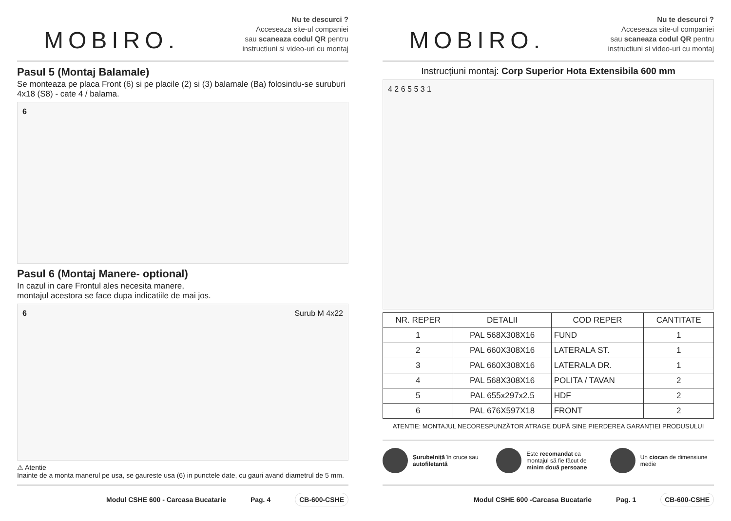MOBIRO.
Nu te descurci ?
Acceseaza site-ul companiei
sau scaneaza codul QR pentru
instructiuni si video-uri cu montaj
Pasul 5 (Montaj Balamale)
Se monteaza pe placa Front (6) si pe placile (2) si (3) balamale (Ba) folosindu-se suruburi 4x18 (S8) - cate 4 / balama.
6
Pasul 6 (Montaj Manere- optional)
In cazul in care Frontul ales necesita manere,
montajul acestora se face dupa indicatiile de mai jos.
6 Surub M 4x22
⚠ Atentie
Inainte de a monta manerul pe usa, se gaureste usa (6) in punctele date, cu gauri avand diametrul de 5 mm.
Modul CSHE 600 - Carcasa Bucatarie Pag. 4 CB-600-CSHE
MOBIRO.
Nu te descurci ?
Acceseaza site-ul companiei
sau scaneaza codul QR pentru
instructiuni si video-uri cu montaj
Instrucțiuni montaj: Corp Superior Hota Extensibila 600 mm
4 2 6 5 5 3 1
| NR. REPER | DETALII | COD REPER | CANTITATE |
| --- | --- | --- | --- |
| 1 | PAL 568X308X16 | FUND | 1 |
| 2 | PAL 660X308X16 | LATERALA ST. | 1 |
| 3 | PAL 660X308X16 | LATERALA DR. | 1 |
| 4 | PAL 568X308X16 | POLITA / TAVAN | 2 |
| 5 | PAL 655x297x2.5 | HDF | 2 |
| 6 | PAL 676X597X18 | FRONT | 2 |
ATENȚIE: MONTAJUL NECORESPUNZĂTOR ATRAGE DUPĂ SINE PIERDEREA GARANȚIEI PRODUSULUI
Șurubelniță în cruce sau autofiletantă
Este recomandat ca montajul să fie făcut de minim două persoane
Un ciocan de dimensiune medie
Modul CSHE 600 -Carcasa Bucatarie Pag. 1 CB-600-CSHE